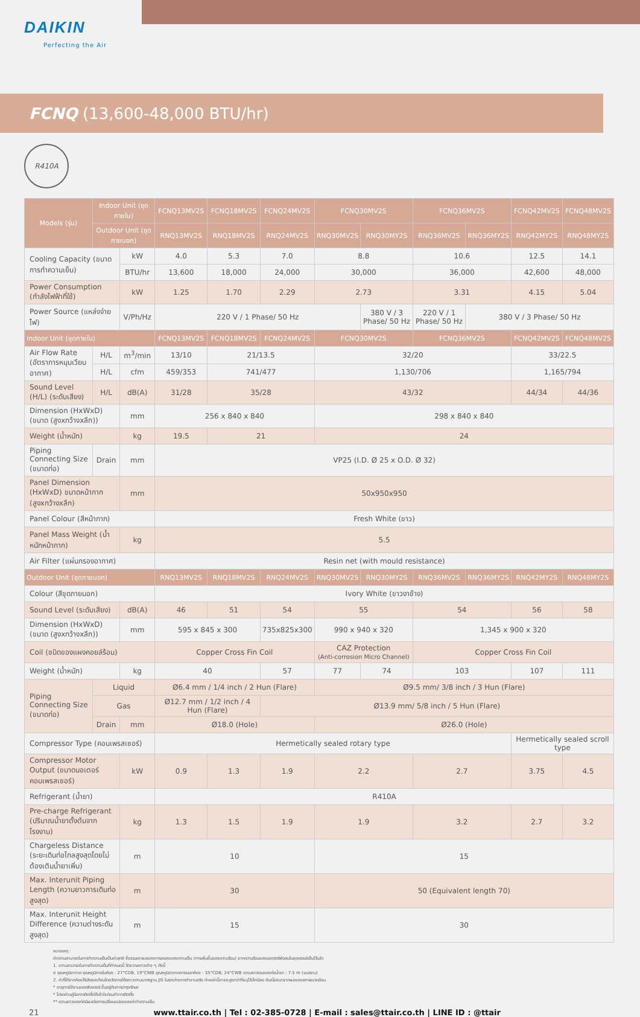DAIKIN
Perfecting the Air
FCNQ (13,600-48,000 BTU/hr)
R410A
| Models (รุ่น) | Indoor Unit (ชุดภายใน) | | FCNQ13MV2S | FCNQ18MV2S | FCNQ24MV2S | FCNQ30MV2S | | FCNQ36MV2S | | FCNQ42MV2S | FCNQ48MV2S |
| --- | --- | --- | --- | --- | --- | --- | --- | --- | --- | --- | --- |
| | Outdoor Unit (ชุดภายนอก) | | RNQ13MV2S | RNQ18MV2S | RNQ24MV2S | RNQ30MV2S | RNQ30MY2S | RNQ36MV2S | RNQ36MY2S | RNQ42MY2S | RNQ48MY2S |
| Cooling Capacity (ขนาดการทำความเย็น) | | kW | 4.0 | 5.3 | 7.0 | 8.8 | | 10.6 | | 12.5 | 14.1 |
| | | BTU/hr | 13,600 | 18,000 | 24,000 | 30,000 | | 36,000 | | 42,600 | 48,000 |
| Power Consumption (กำลังไฟฟ้าที่ใช้) | | kW | 1.25 | 1.70 | 2.29 | 2.73 | | 3.31 | | 4.15 | 5.04 |
| Power Source (แหล่งจ่ายไฟ) | | V/Ph/Hz | 220 V / 1 Phase/ 50 Hz | | | | 380 V / 3 Phase/ 50 Hz | 220 V / 1 Phase/ 50 Hz | 380 V / 3 Phase/ 50 Hz | | |
| Indoor Unit (ชุดภายใน) | | | FCNQ13MV2S | FCNQ18MV2S | FCNQ24MV2S | FCNQ30MV2S | | FCNQ36MV2S | | FCNQ42MV2S | FCNQ48MV2S |
| Air Flow Rate (อัตราการหมุนเวียนอากาศ) | H/L | m<sup>3</sup>/min | 13/10 | 21/13.5 | | 32/20 | | | | 33/22.5 | |
| | H/L | cfm | 459/353 | 741/477 | | 1,130/706 | | | | 1,165/794 | |
| Sound Level (H/L) (ระดับเสียง) | H/L | dB(A) | 31/28 | 35/28 | | 43/32 | | | | 44/34 | 44/36 |
| Dimension (HxWxD) (ขนาด (สูงxกว้างxลึก)) | | mm | 256 x 840 x 840 | | | 298 x 840 x 840 | | | | | |
| Weight (น้ำหนัก) | | kg | 19.5 | 21 | | 24 | | | | | |
| Piping Connecting Size (ขนาดท่อ) | Drain | mm | VP25 (I.D. Ø 25 x O.D. Ø 32) | | | | | | | | |
| Panel Dimension (HxWxD) ขนาดหน้ากาก (สูงxกว้างxลึก) | | mm | 50x950x950 | | | | | | | | |
| Panel Colour (สีหน้ากาก) | | | Fresh White (ขาว) | | | | | | | | |
| Panel Mass Weight (น้ำหนักหน้ากาก) | | kg | 5.5 | | | | | | | | |
| Air Filter (แผ่นกรองอากาศ) | | | Resin net (with mould resistance) | | | | | | | | |
| Outdoor Unit (ชุดภายนอก) | | | RNQ13MV2S | RNQ18MV2S | RNQ24MV2S | RNQ30MV2S | RNQ30MY2S | RNQ36MV2S | RNQ36MY2S | RNQ42MY2S | RNQ48MY2S |
| Colour (สีชุดภายนอก) | | | Ivory White (ขาวงาช้าง) | | | | | | | | |
| Sound Level (ระดับเสียง) | | dB(A) | 46 | 51 | 54 | 55 | | 54 | | 56 | 58 |
| Dimension (HxWxD) (ขนาด (สูงxกว้างxลึก)) | | mm | 595 x 845 x 300 | | 735x825x300 | 990 x 940 x 320 | | 1,345 x 900 x 320 | | | |
| Coil (ชนิดของแผงคอยล์ร้อน) | | | Copper Cross Fin Coil | | | CAZ Protection (Anti-corrosion Micro Channel) | | Copper Cross Fin Coil | | | |
| Weight (น้ำหนัก) | | kg | 40 | | 57 | 77 | 74 | 103 | | 107 | 111 |
| Piping Connecting Size (ขนาดท่อ) | Liquid | | Ø6.4 mm / 1/4 inch / 2 Hun (Flare) | | | Ø9.5 mm/ 3/8 inch / 3 Hun (Flare) | | | | | |
| | Gas | | Ø12.7 mm / 1/2 inch / 4 Hun (Flare) | | Ø13.9 mm/ 5/8 inch / 5 Hun (Flare) | | | | | | |
| | Drain | mm | Ø18.0 (Hole) | | | Ø26.0 (Hole) | | | | | |
| Compressor Type (คอมเพรสเซอร์) | | | Hermetically sealed rotary type | | | | | | | Hermetically sealed scroll type | |
| Compressor Motor Output (ขนาดมอเตอร์คอมเพรสเซอร์) | | kW | 0.9 | 1.3 | 1.9 | 2.2 | | 2.7 | | 3.75 | 4.5 |
| Refrigerant (น้ำยา) | | | R410A | | | | | | | | |
| Pre-charge Refrigerant (ปริมาณน้ำยาตั้งต้นจากโรงงาน) | | kg | 1.3 | 1.5 | 1.9 | 1.9 | | 3.2 | | 2.7 | 3.2 |
| Chargeless Distance (ระยะเดินท่อไกลสูงสุดโดยไม่ต้องเติมน้ำยาเพิ่ม) | | m | 10 | | | 15 | | | | | |
| Max. Interunit Piping Length (ความยาวการเดินท่อสูงสุด) | | m | 30 | | | 50 (Equivalent length 70) | | | | | |
| Max. Interunit Height Difference (ความต่างระดับสูงสุด) | | m | 15 | | | 30 | | | | | |
หมายเหตุ :
ค่าความสามารถในการทำความเย็นเป็นค่าสุทธิ ซึ่งรวมเอาผลของการลดลงของความเย็น (การเพิ่มขึ้นของความร้อน) จากความร้อนของมอเตอร์พัดลมในชุดคอยล์เย็นไว้แล้ว
1. ความสามารถในการทำความเย็นที่กำหนดนี้ วัดจากสภาวะต่าง ๆ ดังนี้
o อุณหภูมิอากาศ อุณหภูมิภายในห้อง : 27°CDB, 19°CWB อุณหภูมิอากาศภายนอกห้อง : 35°CDB, 24°CWB ความยาวรวมของท่อน้ำยา : 7.5 m (แนวราบ)
2. ค่าที่ได้จากห้องไร้เสียงสะท้อนโดยวัดภายใต้สภาวะตามมาตรฐาน JIS ในระหว่างการทำงานจริง ค่าเหล่านี้อาจจะสูงกว่าที่ระบุไว้เล็กน้อย อันเนื่องมาจากผลของสภาพแวดล้อม
* อายุการใช้งานของฟิลเตอร์ ขึ้นอยู่กับการบำรุงรักษา
* โปรดอ่านคู่มือการติดตั้งให้เข้าใจก่อนทำการติดตั้ง
** ความยาวของท่อมีผลต่อการเปลี่ยนแปลงของค่าทำความเย็น
21 www.ttair.co.th | Tel : 02-385-0728 | E-mail : sales@ttair.co.th | LINE ID : @ttair